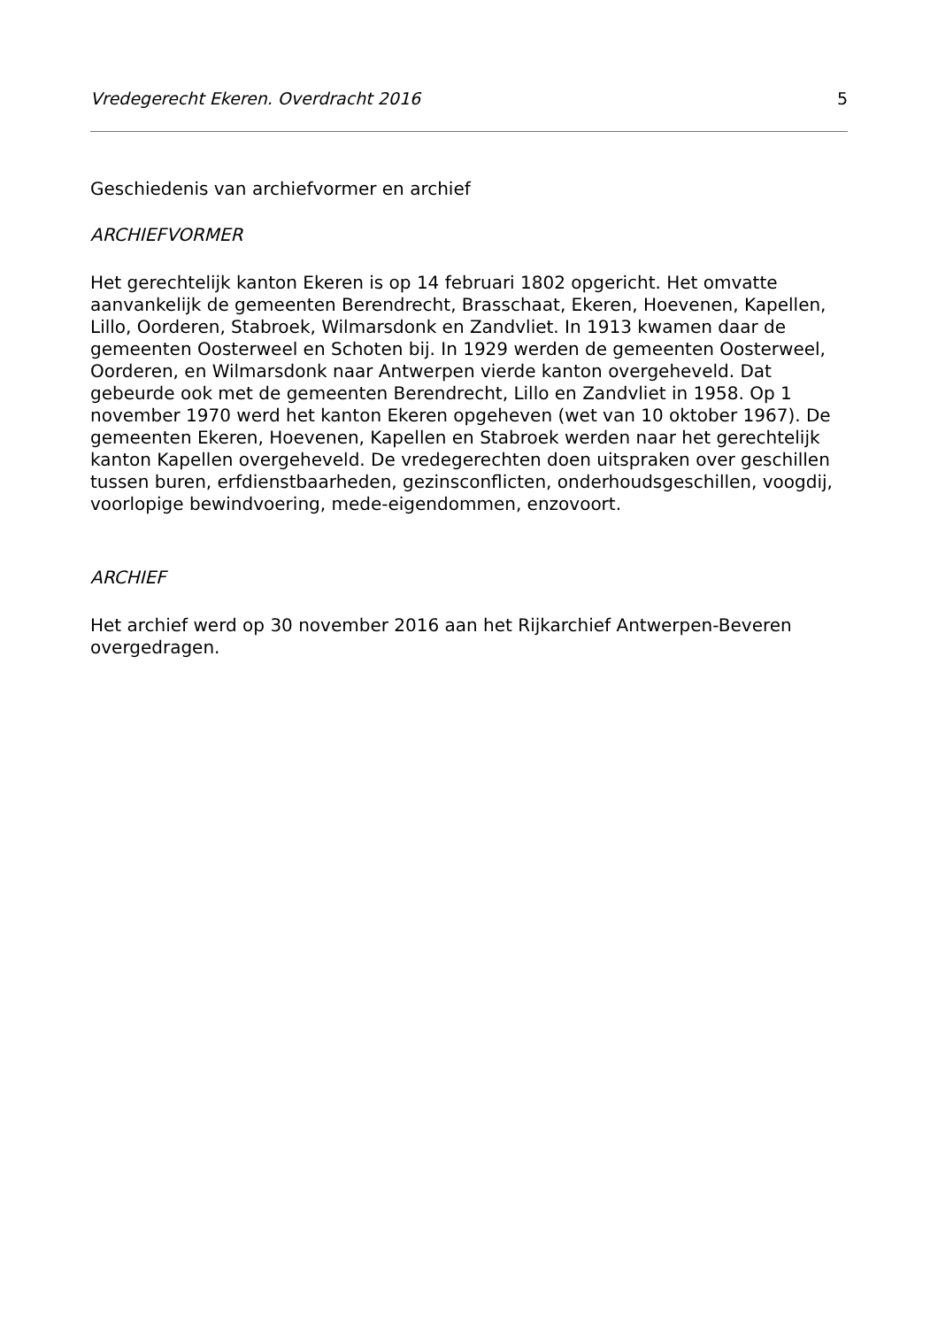Vredegerecht Ekeren. Overdracht 2016 5
Geschiedenis van archiefvormer en archief
ARCHIEFVORMER
Het gerechtelijk kanton Ekeren is op 14 februari 1802 opgericht. Het omvatte aanvankelijk de gemeenten Berendrecht, Brasschaat, Ekeren, Hoevenen, Kapellen, Lillo, Oorderen, Stabroek, Wilmarsdonk en Zandvliet. In 1913 kwamen daar de gemeenten Oosterweel en Schoten bij. In 1929 werden de gemeenten Oosterweel, Oorderen, en Wilmarsdonk naar Antwerpen vierde kanton overgeheveld. Dat gebeurde ook met de gemeenten Berendrecht, Lillo en Zandvliet in 1958. Op 1 november 1970 werd het kanton Ekeren opgeheven (wet van 10 oktober 1967). De gemeenten Ekeren, Hoevenen, Kapellen en Stabroek werden naar het gerechtelijk kanton Kapellen overgeheveld. De vredegerechten doen uitspraken over geschillen tussen buren, erfdienstbaarheden, gezinsconflicten, onderhoudsgeschillen, voogdij, voorlopige bewindvoering, mede-eigendommen, enzovoort.
ARCHIEF
Het archief werd op 30 november 2016 aan het Rijkarchief Antwerpen-Beveren overgedragen.